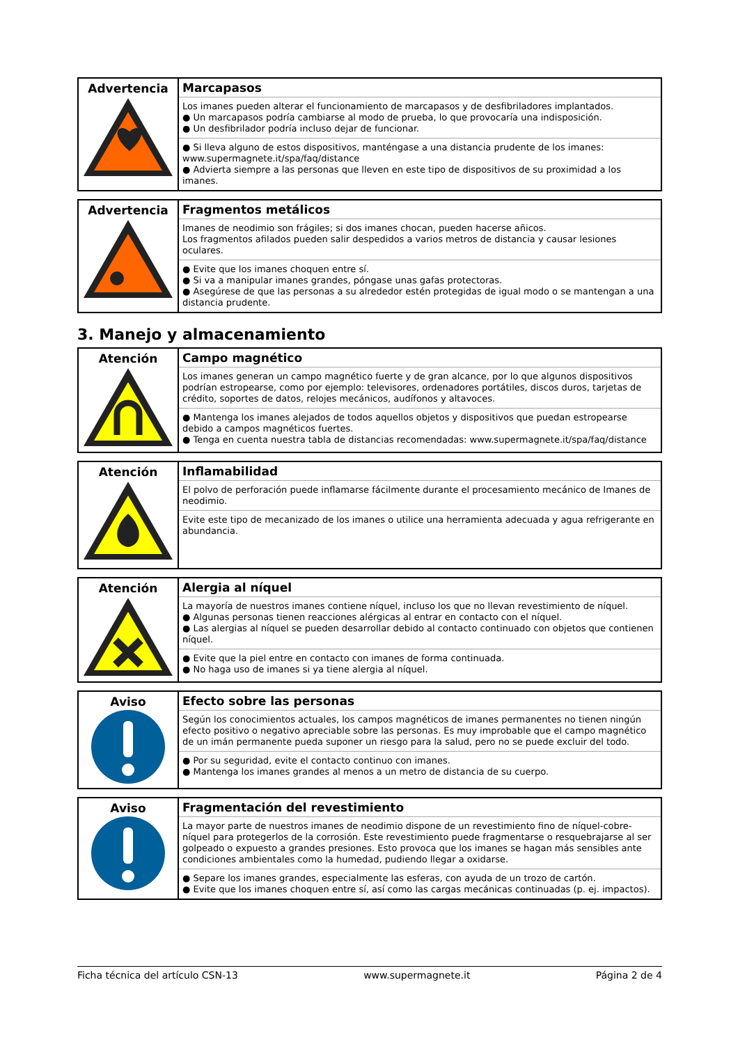| Advertencia | Marcapasos Los imanes pueden alterar el funcionamiento de marcapasos y de desfibriladores implantados. ● Un marcapasos podría cambiarse al modo de prueba, lo que provocaría una indisposición. ● Un desfibrilador podría incluso dejar de funcionar. ● Si lleva alguno de estos dispositivos, manténgase a una distancia prudente de los imanes: www.supermagnete.it/spa/faq/distance ● Advierta siempre a las personas que lleven en este tipo de dispositivos de su proximidad a los imanes. |
| Advertencia | Fragmentos metálicos Imanes de neodimio son frágiles; si dos imanes chocan, pueden hacerse añicos. Los fragmentos afilados pueden salir despedidos a varios metros de distancia y causar lesiones oculares. ● Evite que los imanes choquen entre sí. ● Si va a manipular imanes grandes, póngase unas gafas protectoras. ● Asegúrese de que las personas a su alrededor estén protegidas de igual modo o se mantengan a una distancia prudente. |
3. Manejo y almacenamiento
| Atención | Campo magnético Los imanes generan un campo magnético fuerte y de gran alcance, por lo que algunos dispositivos podrían estropearse, como por ejemplo: televisores, ordenadores portátiles, discos duros, tarjetas de crédito, soportes de datos, relojes mecánicos, audífonos y altavoces. ● Mantenga los imanes alejados de todos aquellos objetos y dispositivos que puedan estropearse debido a campos magnéticos fuertes. ● Tenga en cuenta nuestra tabla de distancias recomendadas: www.supermagnete.it/spa/faq/distance |
| Atención | Inflamabilidad El polvo de perforación puede inflamarse fácilmente durante el procesamiento mecánico de Imanes de neodimio. Evite este tipo de mecanizado de los imanes o utilice una herramienta adecuada y agua refrigerante en abundancia. |
| Atención | Alergia al níquel La mayoría de nuestros imanes contiene níquel, incluso los que no llevan revestimiento de níquel. ● Algunas personas tienen reacciones alérgicas al entrar en contacto con el níquel. ● Las alergias al níquel se pueden desarrollar debido al contacto continuado con objetos que contienen níquel. ● Evite que la piel entre en contacto con imanes de forma continuada. ● No haga uso de imanes si ya tiene alergia al níquel. |
| Aviso | Efecto sobre las personas Según los conocimientos actuales, los campos magnéticos de imanes permanentes no tienen ningún efecto positivo o negativo apreciable sobre las personas. Es muy improbable que el campo magnético de un imán permanente pueda suponer un riesgo para la salud, pero no se puede excluir del todo. ● Por su seguridad, evite el contacto continuo con imanes. ● Mantenga los imanes grandes al menos a un metro de distancia de su cuerpo. |
| Aviso | Fragmentación del revestimiento La mayor parte de nuestros imanes de neodimio dispone de un revestimiento fino de níquel-cobre-níquel para protegerlos de la corrosión. Este revestimiento puede fragmentarse o resquebrajarse al ser golpeado o expuesto a grandes presiones. Esto provoca que los imanes se hagan más sensibles ante condiciones ambientales como la humedad, pudiendo llegar a oxidarse. ● Separe los imanes grandes, especialmente las esferas, con ayuda de un trozo de cartón. ● Evite que los imanes choquen entre sí, así como las cargas mecánicas continuadas (p. ej. impactos). |
Ficha técnica del artículo CSN-13 www.supermagnete.it Página 2 de 4